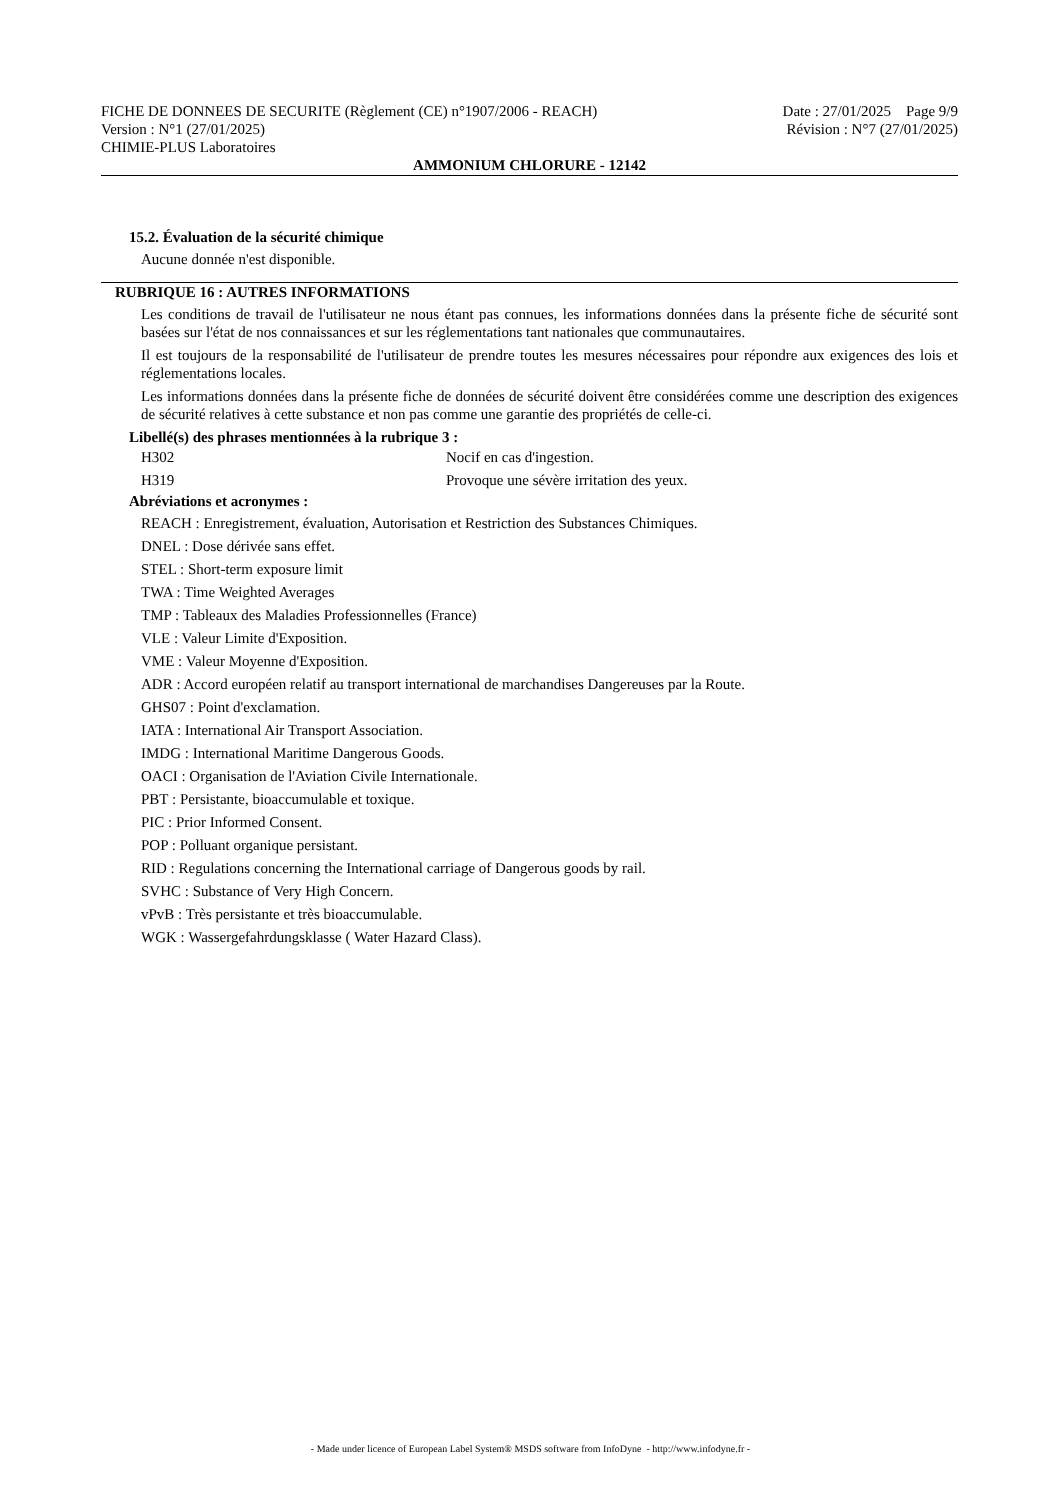FICHE DE DONNEES DE SECURITE (Règlement (CE) n°1907/2006 - REACH) Date : 27/01/2025 Page 9/9
Version : N°1 (27/01/2025) Révision : N°7 (27/01/2025)
CHIMIE-PLUS Laboratoires
AMMONIUM CHLORURE - 12142
15.2. Évaluation de la sécurité chimique
Aucune donnée n'est disponible.
RUBRIQUE 16 : AUTRES INFORMATIONS
Les conditions de travail de l'utilisateur ne nous étant pas connues, les informations données dans la présente fiche de sécurité sont basées sur l'état de nos connaissances et sur les réglementations tant nationales que communautaires.
Il est toujours de la responsabilité de l'utilisateur de prendre toutes les mesures nécessaires pour répondre aux exigences des lois et réglementations locales.
Les informations données dans la présente fiche de données de sécurité doivent être considérées comme une description des exigences de sécurité relatives à cette substance et non pas comme une garantie des propriétés de celle-ci.
Libellé(s) des phrases mentionnées à la rubrique 3 :
| H302 | Nocif en cas d'ingestion. |
| H319 | Provoque une sévère irritation des yeux. |
Abréviations et acronymes :
REACH : Enregistrement, évaluation, Autorisation et Restriction des Substances Chimiques.
DNEL : Dose dérivée sans effet.
STEL : Short-term exposure limit
TWA : Time Weighted Averages
TMP : Tableaux des Maladies Professionnelles (France)
VLE : Valeur Limite d'Exposition.
VME : Valeur Moyenne d'Exposition.
ADR : Accord européen relatif au transport international de marchandises Dangereuses par la Route.
GHS07 : Point d'exclamation.
IATA : International Air Transport Association.
IMDG : International Maritime Dangerous Goods.
OACI : Organisation de l'Aviation Civile Internationale.
PBT : Persistante, bioaccumulable et toxique.
PIC : Prior Informed Consent.
POP : Polluant organique persistant.
RID : Regulations concerning the International carriage of Dangerous goods by rail.
SVHC : Substance of Very High Concern.
vPvB : Très persistante et très bioaccumulable.
WGK : Wassergefahrdungsklasse ( Water Hazard Class).
- Made under licence of European Label System® MSDS software from InfoDyne - http://www.infodyne.fr -